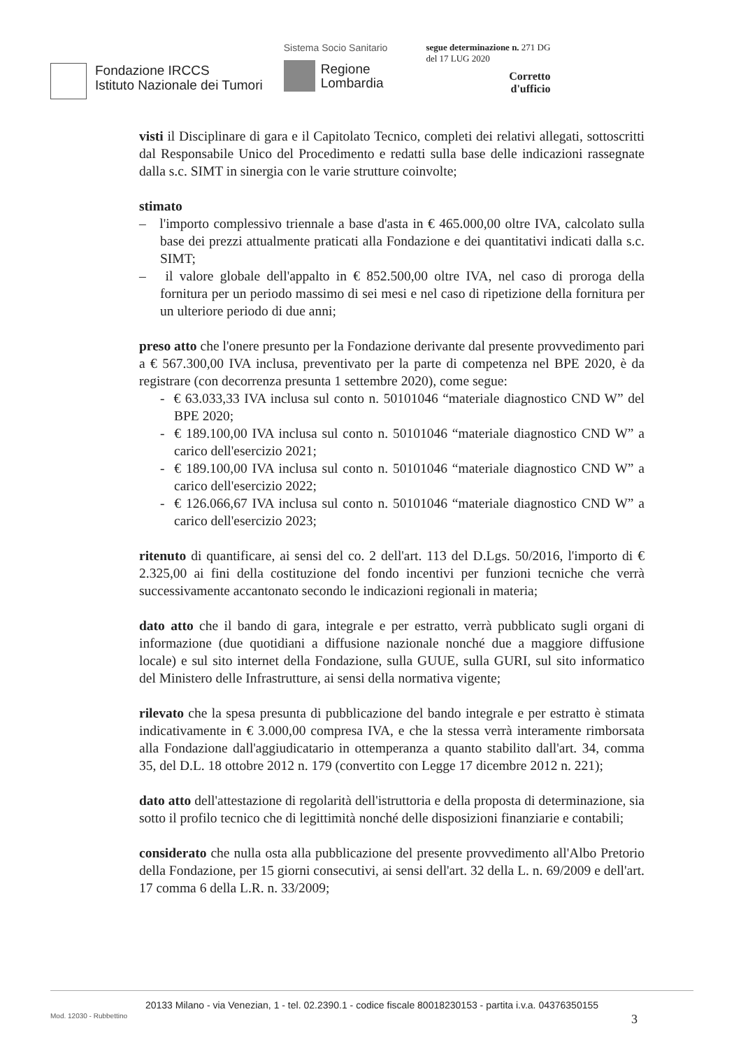Fondazione IRCCS
Istituto Nazionale dei Tumori
Sistema Socio Sanitario
Regione
Lombardia
segue determinazione n. 271 DG
del 17 LUG 2020
Corretto
d'ufficio
visti il Disciplinare di gara e il Capitolato Tecnico, completi dei relativi allegati, sottoscritti dal Responsabile Unico del Procedimento e redatti sulla base delle indicazioni rassegnate dalla s.c. SIMT in sinergia con le varie strutture coinvolte;
stimato
– l'importo complessivo triennale a base d'asta in € 465.000,00 oltre IVA, calcolato sulla base dei prezzi attualmente praticati alla Fondazione e dei quantitativi indicati dalla s.c. SIMT;
– il valore globale dell'appalto in € 852.500,00 oltre IVA, nel caso di proroga della fornitura per un periodo massimo di sei mesi e nel caso di ripetizione della fornitura per un ulteriore periodo di due anni;
preso atto che l'onere presunto per la Fondazione derivante dal presente provvedimento pari a € 567.300,00 IVA inclusa, preventivato per la parte di competenza nel BPE 2020, è da registrare (con decorrenza presunta 1 settembre 2020), come segue:
- € 63.033,33 IVA inclusa sul conto n. 50101046 “materiale diagnostico CND W” del BPE 2020;
- € 189.100,00 IVA inclusa sul conto n. 50101046 “materiale diagnostico CND W” a carico dell'esercizio 2021;
- € 189.100,00 IVA inclusa sul conto n. 50101046 “materiale diagnostico CND W” a carico dell'esercizio 2022;
- € 126.066,67 IVA inclusa sul conto n. 50101046 “materiale diagnostico CND W” a carico dell'esercizio 2023;
ritenuto di quantificare, ai sensi del co. 2 dell'art. 113 del D.Lgs. 50/2016, l'importo di € 2.325,00 ai fini della costituzione del fondo incentivi per funzioni tecniche che verrà successivamente accantonato secondo le indicazioni regionali in materia;
dato atto che il bando di gara, integrale e per estratto, verrà pubblicato sugli organi di informazione (due quotidiani a diffusione nazionale nonché due a maggiore diffusione locale) e sul sito internet della Fondazione, sulla GUUE, sulla GURI, sul sito informatico del Ministero delle Infrastrutture, ai sensi della normativa vigente;
rilevato che la spesa presunta di pubblicazione del bando integrale e per estratto è stimata indicativamente in € 3.000,00 compresa IVA, e che la stessa verrà interamente rimborsata alla Fondazione dall'aggiudicatario in ottemperanza a quanto stabilito dall'art. 34, comma 35, del D.L. 18 ottobre 2012 n. 179 (convertito con Legge 17 dicembre 2012 n. 221);
dato atto dell'attestazione di regolarità dell'istruttoria e della proposta di determinazione, sia sotto il profilo tecnico che di legittimità nonché delle disposizioni finanziarie e contabili;
considerato che nulla osta alla pubblicazione del presente provvedimento all'Albo Pretorio della Fondazione, per 15 giorni consecutivi, ai sensi dell'art. 32 della L. n. 69/2009 e dell'art. 17 comma 6 della L.R. n. 33/2009;
20133 Milano - via Venezian, 1 - tel. 02.2390.1 - codice fiscale 80018230153 - partita i.v.a. 04376350155
Mod. 12030 - Rubbettino 3